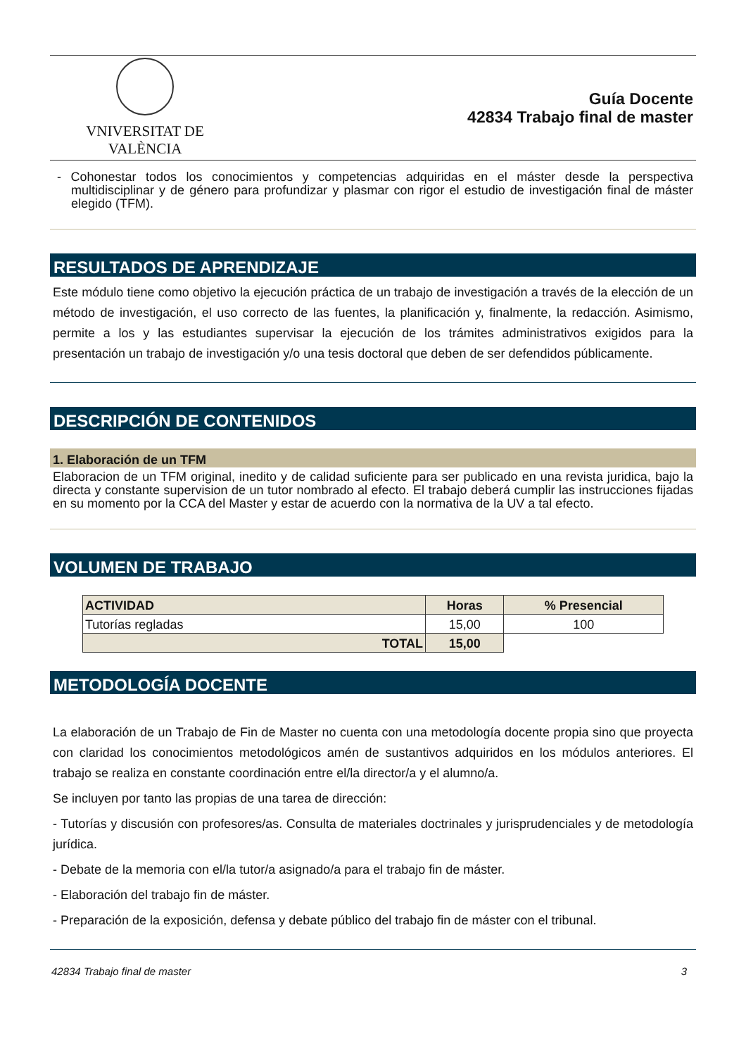VNIVERSITAT DE VALÈNCIA
Guía Docente
42834 Trabajo final de master
- Cohonestar todos los conocimientos y competencias adquiridas en el máster desde la perspectiva multidisciplinar y de género para profundizar y plasmar con rigor el estudio de investigación final de máster elegido (TFM).
RESULTADOS DE APRENDIZAJE
Este módulo tiene como objetivo la ejecución práctica de un trabajo de investigación a través de la elección de un método de investigación, el uso correcto de las fuentes, la planificación y, finalmente, la redacción. Asimismo, permite a los y las estudiantes supervisar la ejecución de los trámites administrativos exigidos para la presentación un trabajo de investigación y/o una tesis doctoral que deben de ser defendidos públicamente.
DESCRIPCIÓN DE CONTENIDOS
1. Elaboración de un TFM
Elaboracion de un TFM original, inedito y de calidad suficiente para ser publicado en una revista juridica, bajo la directa y constante supervision de un tutor nombrado al efecto. El trabajo deberá cumplir las instrucciones fijadas en su momento por la CCA del Master y estar de acuerdo con la normativa de la UV a tal efecto.
VOLUMEN DE TRABAJO
| ACTIVIDAD | Horas | % Presencial |
| --- | --- | --- |
| Tutorías regladas | 15,00 | 100 |
| TOTAL | 15,00 | |
METODOLOGÍA DOCENTE
La elaboración de un Trabajo de Fin de Master no cuenta con una metodología docente propia sino que proyecta con claridad los conocimientos metodológicos amén de sustantivos adquiridos en los módulos anteriores. El trabajo se realiza en constante coordinación entre el/la director/a y el alumno/a.
Se incluyen por tanto las propias de una tarea de dirección:
- Tutorías y discusión con profesores/as. Consulta de materiales doctrinales y jurisprudenciales y de metodología jurídica.
- Debate de la memoria con el/la tutor/a asignado/a para el trabajo fin de máster.
- Elaboración del trabajo fin de máster.
- Preparación de la exposición, defensa y debate público del trabajo fin de máster con el tribunal.
42834 Trabajo final de master 3